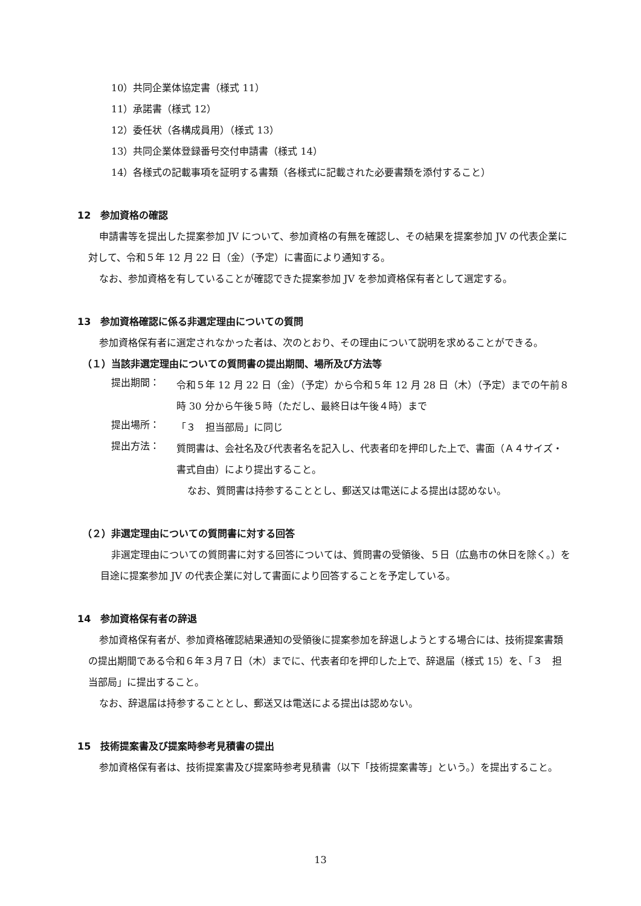10）共同企業体協定書（様式 11）
11）承諾書（様式 12）
12）委任状（各構成員用）（様式 13）
13）共同企業体登録番号交付申請書（様式 14）
14）各様式の記載事項を証明する書類（各様式に記載された必要書類を添付すること）
12　参加資格の確認
申請書等を提出した提案参加 JV について、参加資格の有無を確認し、その結果を提案参加 JV の代表企業に対して、令和５年 12 月 22 日（金）（予定）に書面により通知する。
なお、参加資格を有していることが確認できた提案参加 JV を参加資格保有者として選定する。
13　参加資格確認に係る非選定理由についての質問
参加資格保有者に選定されなかった者は、次のとおり、その理由について説明を求めることができる。
（１）当該非選定理由についての質問書の提出期間、場所及び方法等
提出期間：
令和５年 12 月 22 日（金）（予定）から令和５年 12 月 28 日（木）（予定）までの午前８時 30 分から午後５時（ただし、最終日は午後４時）まで
提出場所：
「３　担当部局」に同じ
提出方法：
質問書は、会社名及び代表者名を記入し、代表者印を押印した上で、書面（Ａ４サイズ・書式自由）により提出すること。
なお、質問書は持参することとし、郵送又は電送による提出は認めない。
（２）非選定理由についての質問書に対する回答
非選定理由についての質問書に対する回答については、質問書の受領後、５日（広島市の休日を除く。）を目途に提案参加 JV の代表企業に対して書面により回答することを予定している。
14　参加資格保有者の辞退
参加資格保有者が、参加資格確認結果通知の受領後に提案参加を辞退しようとする場合には、技術提案書類の提出期間である令和６年３月７日（木）までに、代表者印を押印した上で、辞退届（様式 15）を、「３　担当部局」に提出すること。
なお、辞退届は持参することとし、郵送又は電送による提出は認めない。
15　技術提案書及び提案時参考見積書の提出
参加資格保有者は、技術提案書及び提案時参考見積書（以下「技術提案書等」という。）を提出すること。
13